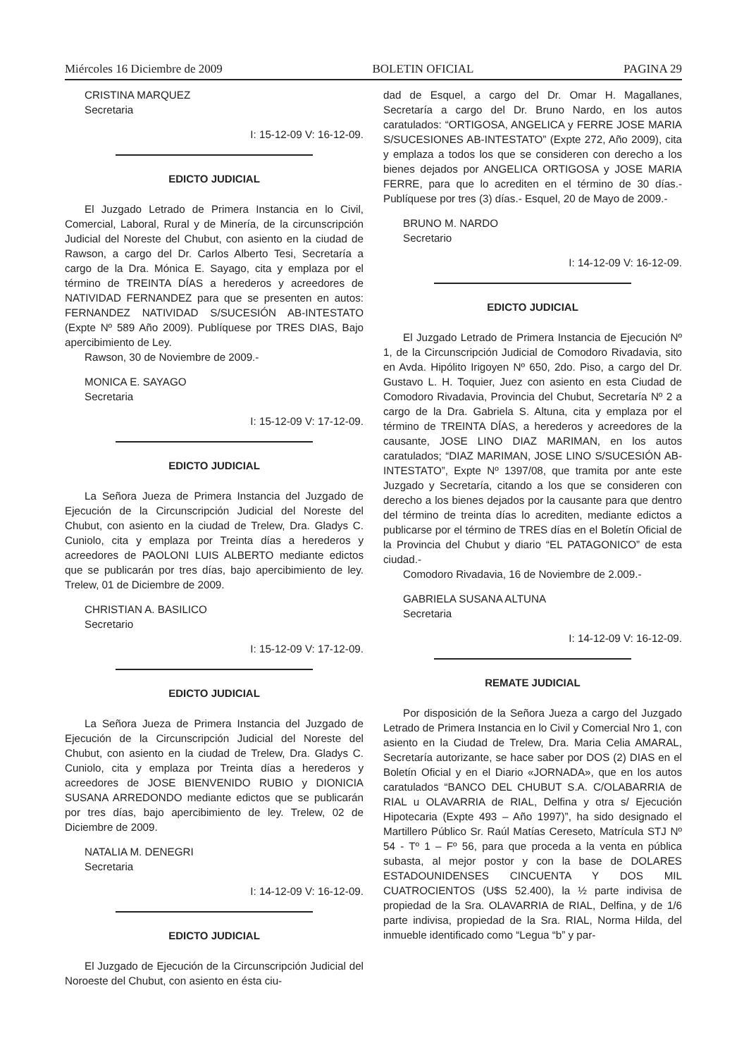Miércoles 16 Diciembre de 2009 BOLETIN OFICIAL PAGINA 29
CRISTINA MARQUEZ
Secretaria
I: 15-12-09 V: 16-12-09.
EDICTO JUDICIAL
El Juzgado Letrado de Primera Instancia en lo Civil, Comercial, Laboral, Rural y de Minería, de la circunscripción Judicial del Noreste del Chubut, con asiento en la ciudad de Rawson, a cargo del Dr. Carlos Alberto Tesi, Secretaría a cargo de la Dra. Mónica E. Sayago, cita y emplaza por el término de TREINTA DÍAS a herederos y acreedores de NATIVIDAD FERNANDEZ para que se presenten en autos: FERNANDEZ NATIVIDAD S/SUCESIÓN AB-INTESTATO (Expte Nº 589 Año 2009). Publíquese por TRES DIAS, Bajo apercibimiento de Ley.
Rawson, 30 de Noviembre de 2009.-
MONICA E. SAYAGO
Secretaria
I: 15-12-09 V: 17-12-09.
EDICTO JUDICIAL
La Señora Jueza de Primera Instancia del Juzgado de Ejecución de la Circunscripción Judicial del Noreste del Chubut, con asiento en la ciudad de Trelew, Dra. Gladys C. Cuniolo, cita y emplaza por Treinta días a herederos y acreedores de PAOLONI LUIS ALBERTO mediante edictos que se publicarán por tres días, bajo apercibimiento de ley. Trelew, 01 de Diciembre de 2009.
CHRISTIAN A. BASILICO
Secretario
I: 15-12-09 V: 17-12-09.
EDICTO JUDICIAL
La Señora Jueza de Primera Instancia del Juzgado de Ejecución de la Circunscripción Judicial del Noreste del Chubut, con asiento en la ciudad de Trelew, Dra. Gladys C. Cuniolo, cita y emplaza por Treinta días a herederos y acreedores de JOSE BIENVENIDO RUBIO y DIONICIA SUSANA ARREDONDO mediante edictos que se publicarán por tres días, bajo apercibimiento de ley. Trelew, 02 de Diciembre de 2009.
NATALIA M. DENEGRI
Secretaria
I: 14-12-09 V: 16-12-09.
EDICTO JUDICIAL
El Juzgado de Ejecución de la Circunscripción Judicial del Noroeste del Chubut, con asiento en ésta ciu-
dad de Esquel, a cargo del Dr. Omar H. Magallanes, Secretaría a cargo del Dr. Bruno Nardo, en los autos caratulados: “ORTIGOSA, ANGELICA y FERRE JOSE MARIA S/SUCESIONES AB-INTESTATO” (Expte 272, Año 2009), cita y emplaza a todos los que se consideren con derecho a los bienes dejados por ANGELICA ORTIGOSA y JOSE MARIA FERRE, para que lo acrediten en el término de 30 días.- Publíquese por tres (3) días.- Esquel, 20 de Mayo de 2009.-
BRUNO M. NARDO
Secretario
I: 14-12-09 V: 16-12-09.
EDICTO JUDICIAL
El Juzgado Letrado de Primera Instancia de Ejecución Nº 1, de la Circunscripción Judicial de Comodoro Rivadavia, sito en Avda. Hipólito Irigoyen Nº 650, 2do. Piso, a cargo del Dr. Gustavo L. H. Toquier, Juez con asiento en esta Ciudad de Comodoro Rivadavia, Provincia del Chubut, Secretaría Nº 2 a cargo de la Dra. Gabriela S. Altuna, cita y emplaza por el término de TREINTA DÍAS, a herederos y acreedores de la causante, JOSE LINO DIAZ MARIMAN, en los autos caratulados; “DIAZ MARIMAN, JOSE LINO S/SUCESIÓN AB-INTESTATO”, Expte Nº 1397/08, que tramita por ante este Juzgado y Secretaría, citando a los que se consideren con derecho a los bienes dejados por la causante para que dentro del término de treinta días lo acrediten, mediante edictos a publicarse por el término de TRES días en el Boletín Oficial de la Provincia del Chubut y diario “EL PATAGONICO” de esta ciudad.-
Comodoro Rivadavia, 16 de Noviembre de 2.009.-
GABRIELA SUSANA ALTUNA
Secretaria
I: 14-12-09 V: 16-12-09.
REMATE JUDICIAL
Por disposición de la Señora Jueza a cargo del Juzgado Letrado de Primera Instancia en lo Civil y Comercial Nro 1, con asiento en la Ciudad de Trelew, Dra. Maria Celia AMARAL, Secretaría autorizante, se hace saber por DOS (2) DIAS en el Boletín Oficial y en el Diario «JORNADA», que en los autos caratulados “BANCO DEL CHUBUT S.A. C/OLABARRIA de RIAL u OLAVARRIA de RIAL, Delfina y otra s/ Ejecución Hipotecaria (Expte 493 – Año 1997)”, ha sido designado el Martillero Público Sr. Raúl Matías Cereseto, Matrícula STJ Nº 54 - Tº 1 – Fº 56, para que proceda a la venta en pública subasta, al mejor postor y con la base de DOLARES ESTADOUNIDENSES CINCUENTA Y DOS MIL CUATROCIENTOS (U$S 52.400), la ½ parte indivisa de propiedad de la Sra. OLAVARRIA de RIAL, Delfina, y de 1/6 parte indivisa, propiedad de la Sra. RIAL, Norma Hilda, del inmueble identificado como “Legua “b” y par-